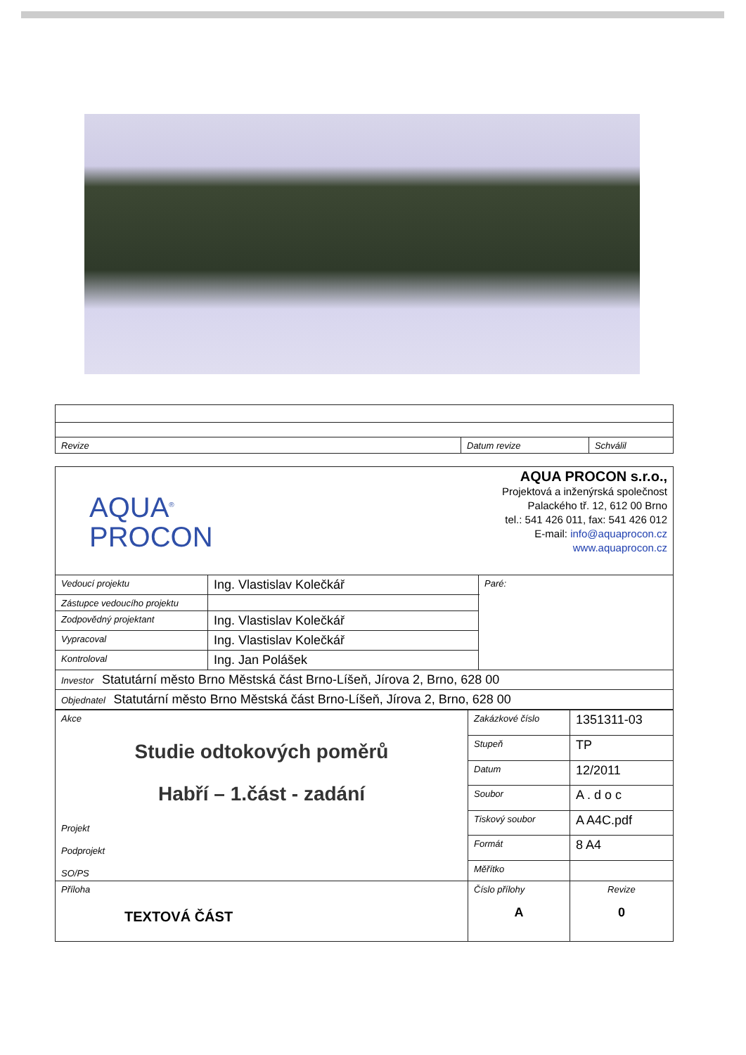| Revize | Datum revize | Schválil |
| AQUA<sup>®</sup> PROCON AQUA PROCON s.r.o., Projektová a inženýrská společnost Palackého tř. 12, 612 00 Brno tel.: 541 426 011, fax: 541 426 012 E-mail: info@aquaprocon.cz www.aquaprocon.cz | | |
| Vedoucí projektu | Ing. Vlastislav Kolečkář | Paré: |
| Zástupce vedoucího projektu | | |
| Zodpovědný projektant | Ing. Vlastislav Kolečkář | |
| Vypracoval | Ing. Vlastislav Kolečkář | |
| Kontroloval | Ing. Jan Polášek | |
| Investor Statutární město Brno Městská část Brno-Líšeň, Jírova 2, Brno, 628 00 | | |
| Objednatel Statutární město Brno Městská část Brno-Líšeň, Jírova 2, Brno, 628 00 | | |
| Akce Studie odtokových poměrů Habří – 1.část - zadání Projekt Podprojekt SO/PS | Zakázkové číslo | 1351311-03 | |
| | Stupeň | TP | |
| | Datum | 12/2011 | |
| | Soubor | A . d o c | |
| | Tiskový soubor | A A4C.pdf | |
| | Formát | 8 A4 | |
| | Měřítko | | |
| Příloha TEXTOVÁ ČÁST | Číslo přílohy A | | Revize 0 |